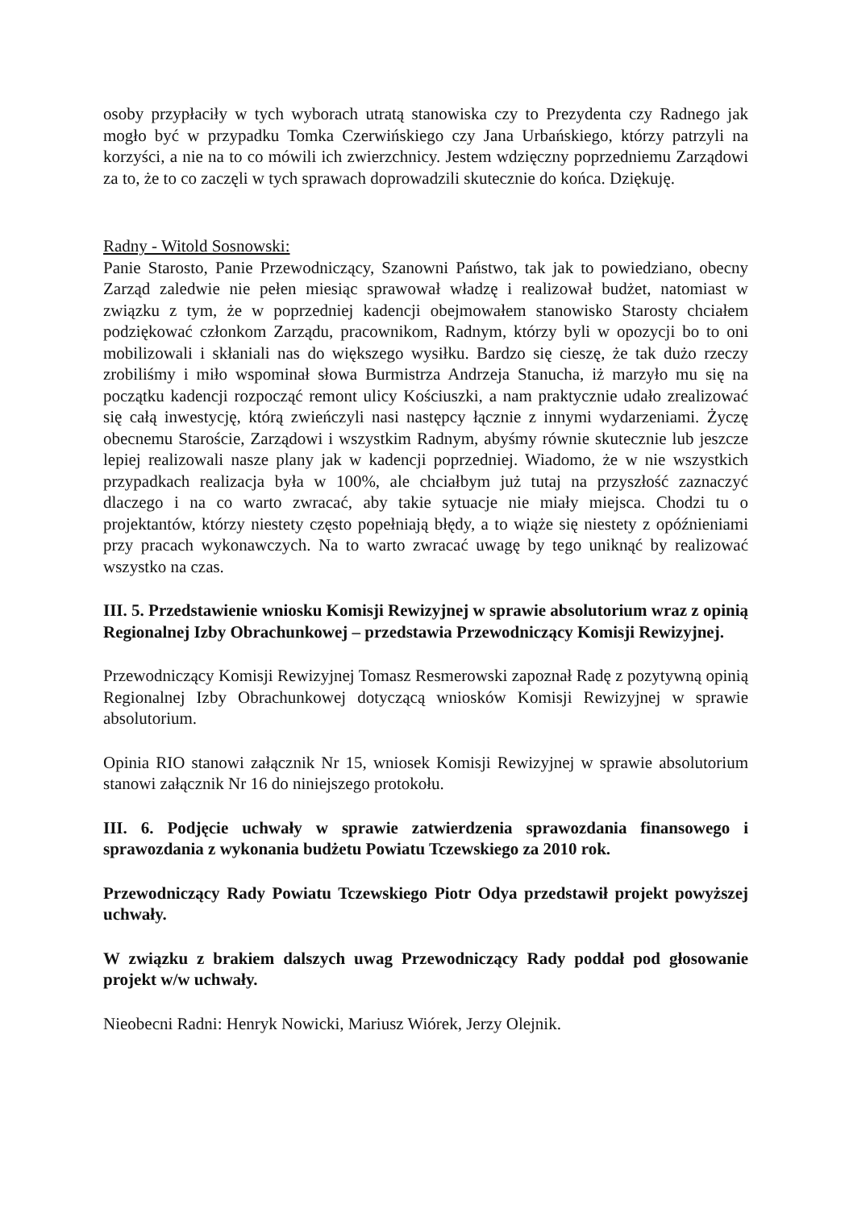osoby przypłaciły w tych wyborach utratą stanowiska czy to Prezydenta czy Radnego jak mogło być w przypadku Tomka Czerwińskiego czy Jana Urbańskiego, którzy patrzyli na korzyści, a nie na to co mówili ich zwierzchnicy. Jestem wdzięczny poprzedniemu Zarządowi za to, że to co zaczęli w tych sprawach doprowadzili skutecznie do końca. Dziękuję.
Radny - Witold Sosnowski:
Panie Starosto, Panie Przewodniczący, Szanowni Państwo, tak jak to powiedziano, obecny Zarząd zaledwie nie pełen miesiąc sprawował władzę i realizował budżet, natomiast w związku z tym, że w poprzedniej kadencji obejmowałem stanowisko Starosty chciałem podziękować członkom Zarządu, pracownikom, Radnym, którzy byli w opozycji bo to oni mobilizowali i skłaniali nas do większego wysiłku. Bardzo się cieszę, że tak dużo rzeczy zrobiliśmy i miło wspominał słowa Burmistrza Andrzeja Stanucha, iż marzyło mu się na początku kadencji rozpocząć remont ulicy Kościuszki, a nam praktycznie udało zrealizować się całą inwestycję, którą zwieńczyli nasi następcy łącznie z innymi wydarzeniami. Życzę obecnemu Staroście, Zarządowi i wszystkim Radnym, abyśmy równie skutecznie lub jeszcze lepiej realizowali nasze plany jak w kadencji poprzedniej. Wiadomo, że w nie wszystkich przypadkach realizacja była w 100%, ale chciałbym już tutaj na przyszłość zaznaczyć dlaczego i na co warto zwracać, aby takie sytuacje nie miały miejsca. Chodzi tu o projektantów, którzy niestety często popełniają błędy, a to wiąże się niestety z opóźnieniami przy pracach wykonawczych. Na to warto zwracać uwagę by tego uniknąć by realizować wszystko na czas.
III. 5. Przedstawienie wniosku Komisji Rewizyjnej w sprawie absolutorium wraz z opinią Regionalnej Izby Obrachunkowej – przedstawia Przewodniczący Komisji Rewizyjnej.
Przewodniczący Komisji Rewizyjnej Tomasz Resmerowski zapoznał Radę z pozytywną opinią Regionalnej Izby Obrachunkowej dotyczącą wniosków Komisji Rewizyjnej w sprawie absolutorium.
Opinia RIO stanowi załącznik Nr 15, wniosek Komisji Rewizyjnej w sprawie absolutorium stanowi załącznik Nr 16 do niniejszego protokołu.
III. 6. Podjęcie uchwały w sprawie zatwierdzenia sprawozdania finansowego i sprawozdania z wykonania budżetu Powiatu Tczewskiego za 2010 rok.
Przewodniczący Rady Powiatu Tczewskiego Piotr Odya przedstawił projekt powyższej uchwały.
W związku z brakiem dalszych uwag Przewodniczący Rady poddał pod głosowanie projekt w/w uchwały.
Nieobecni Radni: Henryk Nowicki, Mariusz Wiórek, Jerzy Olejnik.